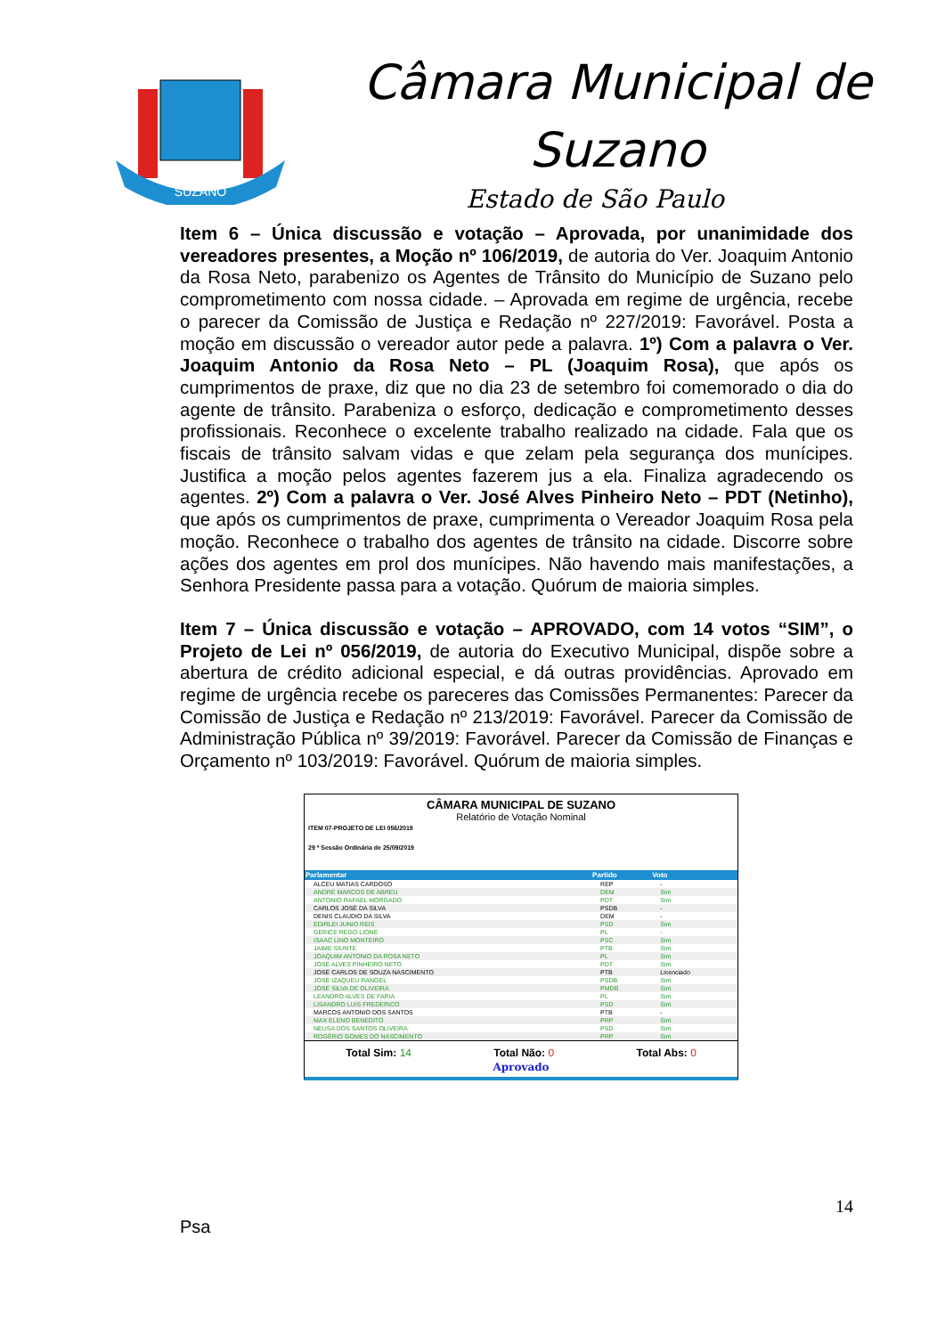SUZANO
Câmara Municipal de
Suzano
Estado de São Paulo
Item 6 – Única discussão e votação – Aprovada, por unanimidade dos vereadores presentes, a Moção nº 106/2019, de autoria do Ver. Joaquim Antonio da Rosa Neto, parabenizo os Agentes de Trânsito do Município de Suzano pelo comprometimento com nossa cidade. – Aprovada em regime de urgência, recebe o parecer da Comissão de Justiça e Redação nº 227/2019: Favorável. Posta a moção em discussão o vereador autor pede a palavra. 1º) Com a palavra o Ver. Joaquim Antonio da Rosa Neto – PL (Joaquim Rosa), que após os cumprimentos de praxe, diz que no dia 23 de setembro foi comemorado o dia do agente de trânsito. Parabeniza o esforço, dedicação e comprometimento desses profissionais. Reconhece o excelente trabalho realizado na cidade. Fala que os fiscais de trânsito salvam vidas e que zelam pela segurança dos munícipes. Justifica a moção pelos agentes fazerem jus a ela. Finaliza agradecendo os agentes. 2º) Com a palavra o Ver. José Alves Pinheiro Neto – PDT (Netinho), que após os cumprimentos de praxe, cumprimenta o Vereador Joaquim Rosa pela moção. Reconhece o trabalho dos agentes de trânsito na cidade. Discorre sobre ações dos agentes em prol dos munícipes. Não havendo mais manifestações, a Senhora Presidente passa para a votação. Quórum de maioria simples.
Item 7 – Única discussão e votação – APROVADO, com 14 votos “SIM”, o Projeto de Lei nº 056/2019, de autoria do Executivo Municipal, dispõe sobre a abertura de crédito adicional especial, e dá outras providências. Aprovado em regime de urgência recebe os pareceres das Comissões Permanentes: Parecer da Comissão de Justiça e Redação nº 213/2019: Favorável. Parecer da Comissão de Administração Pública nº 39/2019: Favorável. Parecer da Comissão de Finanças e Orçamento nº 103/2019: Favorável. Quórum de maioria simples.
CÂMARA MUNICIPAL DE SUZANO
Relatório de Votação Nominal
ITEM 07-PROJETO DE LEI 056/2019
29 ª Sessão Ordinária de 25/09/2019
| Parlamentar | Partido | Voto |
| --- | --- | --- |
| ALCEU MATIAS CARDOSO | REP | - |
| ANDRÉ MARCOS DE ABREU | DEM | Sim |
| ANTONIO RAFAEL MORGADO | PDT | Sim |
| CARLOS JOSÉ DA SILVA | PSDB | - |
| DENIS CLAUDIO DA SILVA | DEM | - |
| EDIRLEI JUNIO REIS | PSD | Sim |
| GERICE REGO LIONE | PL | - |
| ISAAC LINO MONTEIRO | PSC | Sim |
| JAIME SIUNTE | PTB | Sim |
| JOAQUIM ANTONIO DA ROSA NETO | PL | Sim |
| JOSÉ ALVES PINHEIRO NETO | PDT | Sim |
| JOSÉ CARLOS DE SOUZA NASCIMENTO | PTB | Licenciado |
| JOSÉ IZAQUEU RANGEL | PSDB | Sim |
| JOSÉ SILVA DE OLIVEIRA | PMDB | Sim |
| LEANDRO ALVES DE FARIA | PL | Sim |
| LISANDRO LUIS FREDERICO | PSD | Sim |
| MARCOS ANTONIO DOS SANTOS | PTB | - |
| MAX ELENO BENEDITO | PRP | Sim |
| NEUSA DOS SANTOS OLIVEIRA | PSD | Sim |
| ROGÉRIO GOMES DO NASCIMENTO | PRP | Sim |
Total Sim: 14 Total Não: 0 Total Abs: 0
Aprovado
14
Psa